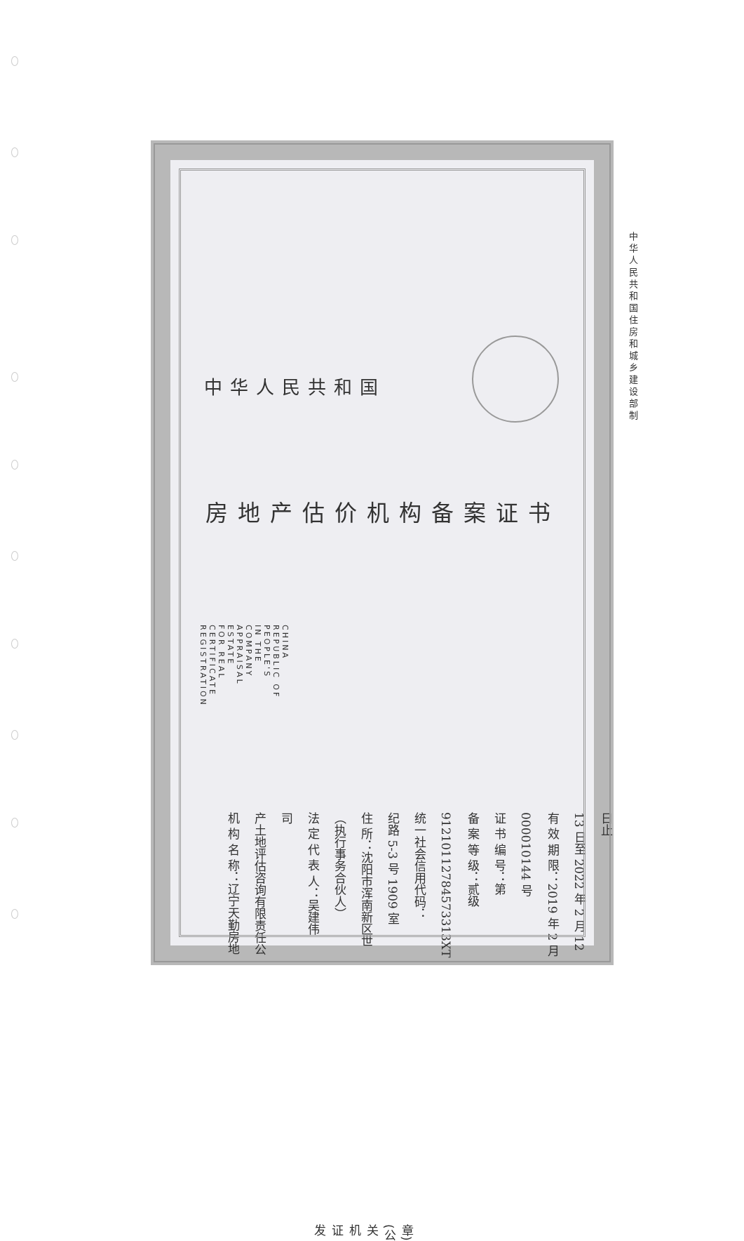中华人民共和国
房地产估价机构备案证书
REGISTRATION CERTIFICATE FOR REAL ESTATE APPRAISAL COMPANY
IN THE PEOPLE'S REPUBLIC OF CHINA
机 构 名 称：辽宁天勤房地产土地评估咨询有限责任公司
法 定 代 表 人：吴建伟
（执行事务合伙人）
住 所：沈阳市浑南新区世纪路 5-3 号 1909 室
统一社会信用代码：91210112784573313XT
备 案 等 级：贰级
证 书 编 号：第 000010144 号
有 效 期 限：2019 年 2 月 13 日至 2022 年 2 月 12 日止
发证机关(公章)
中华人民共和国住房和城乡建设部制